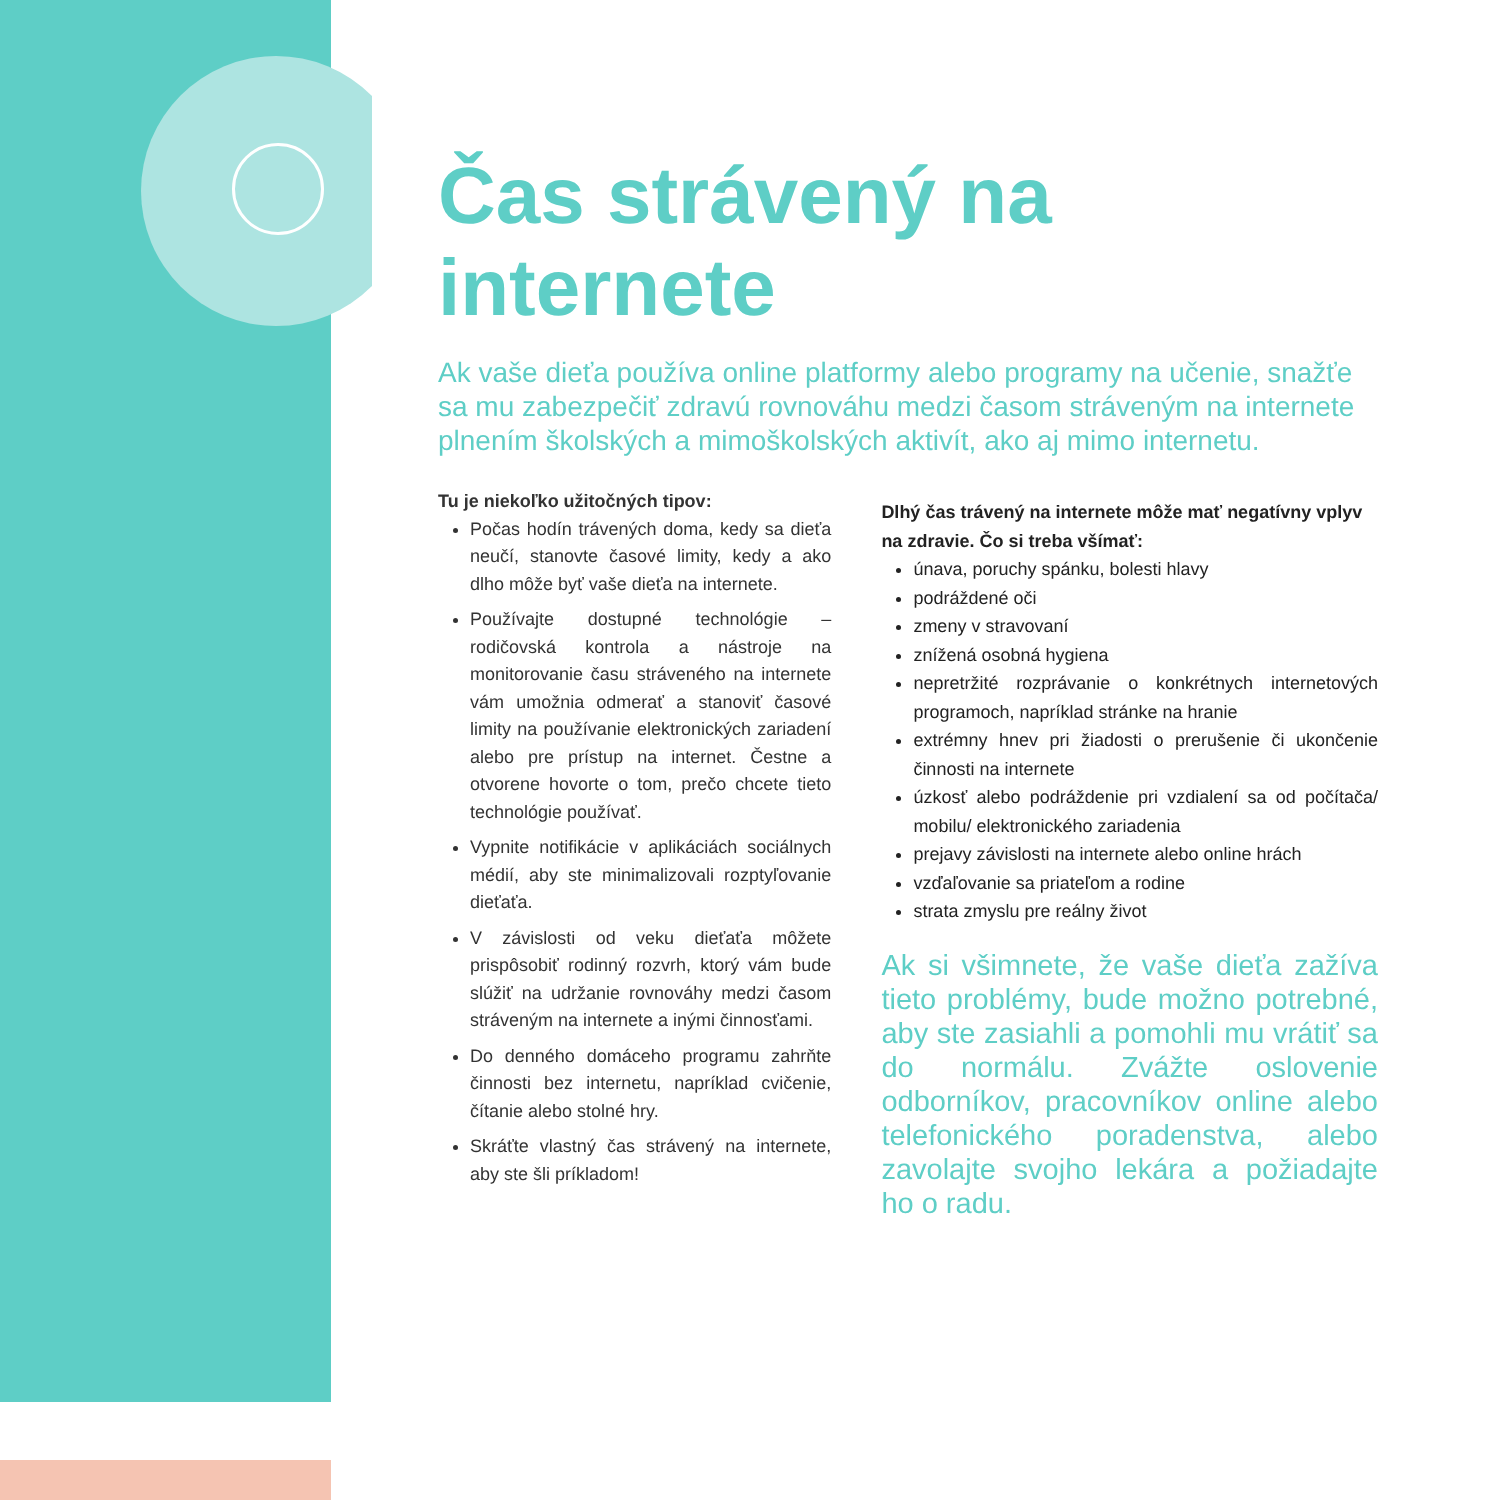Čas strávený na internete
Ak vaše dieťa používa online platformy alebo programy na učenie, snažťe sa mu zabezpečiť zdravú rovnováhu medzi časom stráveným na internete plnením školských a mimoškolských aktivít, ako aj mimo internetu.
Tu je niekoľko užitočných tipov:
Počas hodín trávených doma, kedy sa dieťa neučí, stanovte časové limity, kedy a ako dlho môže byť vaše dieťa na internete.
Používajte dostupné technológie – rodičovská kontrola a nástroje na monitorovanie času stráveného na internete vám umožnia odmerať a stanoviť časové limity na používanie elektronických zariadení alebo pre prístup na internet. Čestne a otvorene hovorte o tom, prečo chcete tieto technológie používať.
Vypnite notifikácie v aplikáciách sociálnych médií, aby ste minimalizovali rozptyľovanie dieťaťa.
V závislosti od veku dieťaťa môžete prispôsobiť rodinný rozvrh, ktorý vám bude slúžiť na udržanie rovnováhy medzi časom stráveným na internete a inými činnosťami.
Do denného domáceho programu zahrňte činnosti bez internetu, napríklad cvičenie, čítanie alebo stolné hry.
Skráťte vlastný čas strávený na internete, aby ste šli príkladom!
Dlhý čas trávený na internete môže mať negatívny vplyv na zdravie. Čo si treba všímať:
únava, poruchy spánku, bolesti hlavy
podráždené oči
zmeny v stravovaní
znížená osobná hygiena
nepretržité rozprávanie o konkrétnych internetových programoch, napríklad stránke na hranie
extrémny hnev pri žiadosti o prerušenie či ukončenie činnosti na internete
úzkosť alebo podráždenie pri vzdialení sa od počítača/ mobilu/ elektronického zariadenia
prejavy závislosti na internete alebo online hrách
vzďaľovanie sa priateľom a rodine
strata zmyslu pre reálny život
Ak si všimnete, že vaše dieťa zažíva tieto problémy, bude možno potrebné, aby ste zasiahli a pomohli mu vrátiť sa do normálu. Zvážte oslovenie odborníkov, pracovníkov online alebo telefonického poradenstva, alebo zavolajte svojho lekára a požiadajte ho o radu.